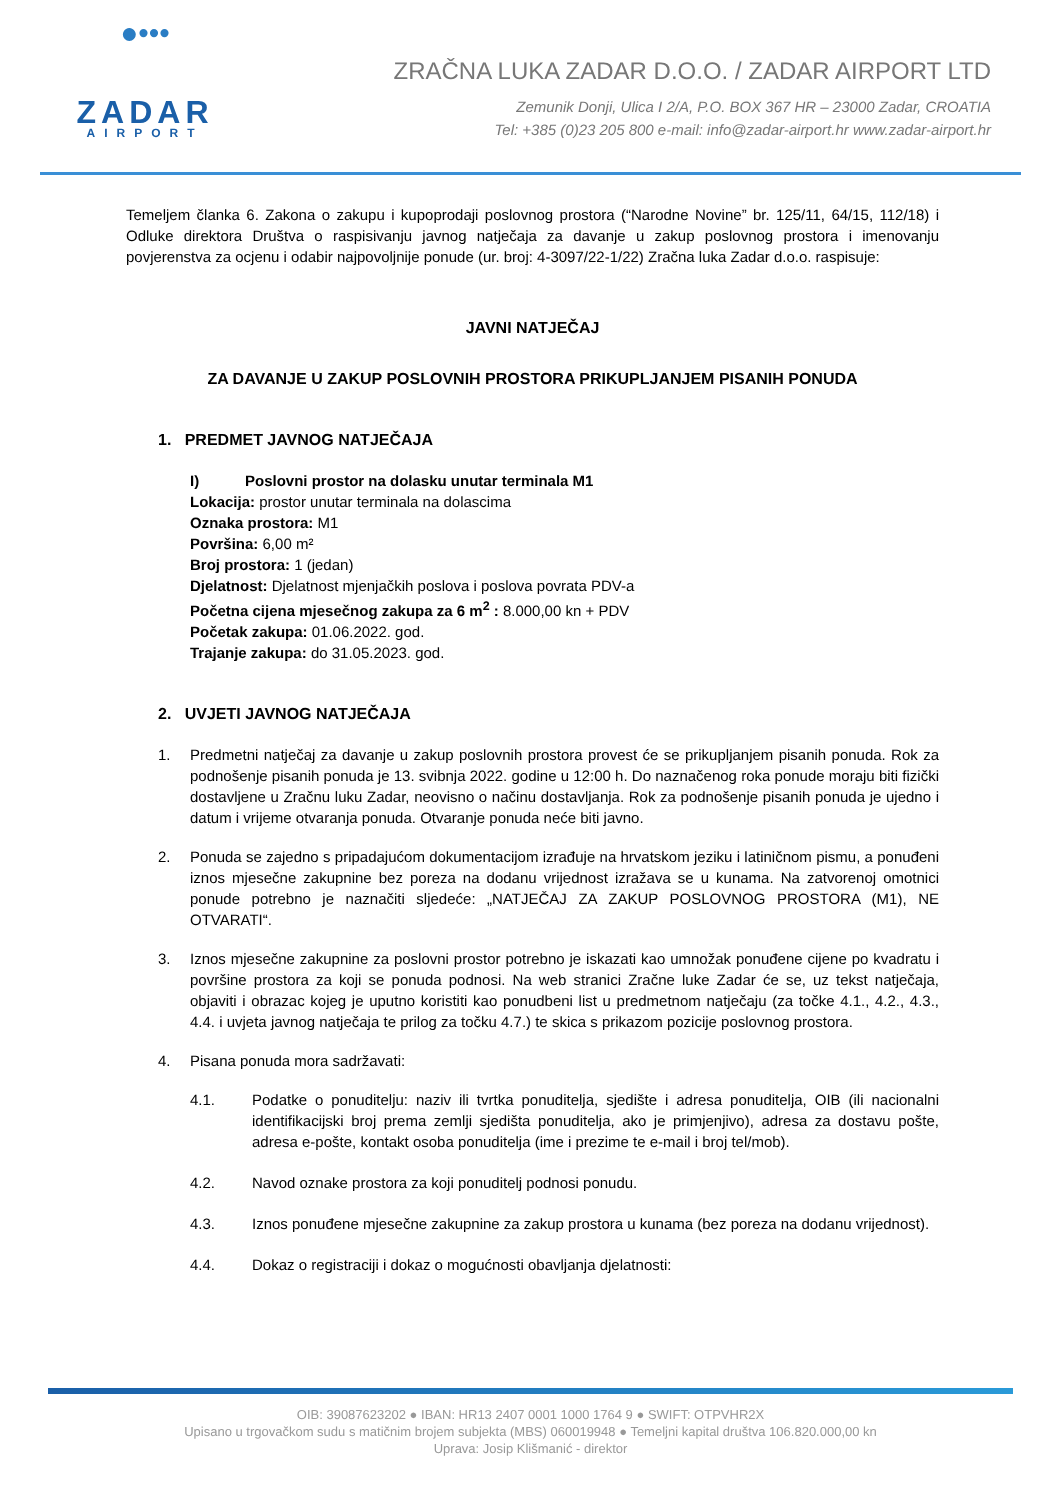●•••​
ZADAR
AIRPORT
ZRAČNA LUKA ZADAR D.O.O. / ZADAR AIRPORT LTD
Zemunik Donji, Ulica I 2/A, P.O. BOX 367 HR – 23000 Zadar, CROATIA
Tel: +385 (0)23 205 800 e-mail: info@zadar-airport.hr www.zadar-airport.hr
Temeljem članka 6. Zakona o zakupu i kupoprodaji poslovnog prostora (“Narodne Novine” br. 125/11, 64/15, 112/18) i Odluke direktora Društva o raspisivanju javnog natječaja za davanje u zakup poslovnog prostora i imenovanju povjerenstva za ocjenu i odabir najpovoljnije ponude (ur. broj: 4-3097/22-1/22) Zračna luka Zadar d.o.o. raspisuje:
JAVNI NATJEČAJ
ZA DAVANJE U ZAKUP POSLOVNIH PROSTORA PRIKUPLJANJEM PISANIH PONUDA
1. PREDMET JAVNOG NATJEČAJA
I) Poslovni prostor na dolasku unutar terminala M1
Lokacija: prostor unutar terminala na dolascima
Oznaka prostora: M1
Površina: 6,00 m²
Broj prostora: 1 (jedan)
Djelatnost: Djelatnost mjenjačkih poslova i poslova povrata PDV-a
Početna cijena mjesečnog zakupa za 6 m<sup>2</sup> : 8.000,00 kn + PDV
Početak zakupa: 01.06.2022. god.
Trajanje zakupa: do 31.05.2023. god.
2. UVJETI JAVNOG NATJEČAJA
1. Predmetni natječaj za davanje u zakup poslovnih prostora provest će se prikupljanjem pisanih ponuda. Rok za podnošenje pisanih ponuda je 13. svibnja 2022. godine u 12:00 h. Do naznačenog roka ponude moraju biti fizički dostavljene u Zračnu luku Zadar, neovisno o načinu dostavljanja. Rok za podnošenje pisanih ponuda je ujedno i datum i vrijeme otvaranja ponuda. Otvaranje ponuda neće biti javno.
2. Ponuda se zajedno s pripadajućom dokumentacijom izrađuje na hrvatskom jeziku i latiničnom pismu, a ponuđeni iznos mjesečne zakupnine bez poreza na dodanu vrijednost izražava se u kunama. Na zatvorenoj omotnici ponude potrebno je naznačiti sljedeće: „NATJEČAJ ZA ZAKUP POSLOVNOG PROSTORA (M1), NE OTVARATI“.
3. Iznos mjesečne zakupnine za poslovni prostor potrebno je iskazati kao umnožak ponuđene cijene po kvadratu i površine prostora za koji se ponuda podnosi. Na web stranici Zračne luke Zadar će se, uz tekst natječaja, objaviti i obrazac kojeg je uputno koristiti kao ponudbeni list u predmetnom natječaju (za točke 4.1., 4.2., 4.3., 4.4. i uvjeta javnog natječaja te prilog za točku 4.7.) te skica s prikazom pozicije poslovnog prostora.
4. Pisana ponuda mora sadržavati:
4.1. Podatke o ponuditelju: naziv ili tvrtka ponuditelja, sjedište i adresa ponuditelja, OIB (ili nacionalni identifikacijski broj prema zemlji sjedišta ponuditelja, ako je primjenjivo), adresa za dostavu pošte, adresa e-pošte, kontakt osoba ponuditelja (ime i prezime te e-mail i broj tel/mob).
4.2. Navod oznake prostora za koji ponuditelj podnosi ponudu.
4.3. Iznos ponuđene mjesečne zakupnine za zakup prostora u kunama (bez poreza na dodanu vrijednost).
4.4. Dokaz o registraciji i dokaz o mogućnosti obavljanja djelatnosti:
OIB: 39087623202 ● IBAN: HR13 2407 0001 1000 1764 9 ● SWIFT: OTPVHR2X
Upisano u trgovačkom sudu s matičnim brojem subjekta (MBS) 060019948 ● Temeljni kapital društva 106.820.000,00 kn
Uprava: Josip Klišmanić - direktor